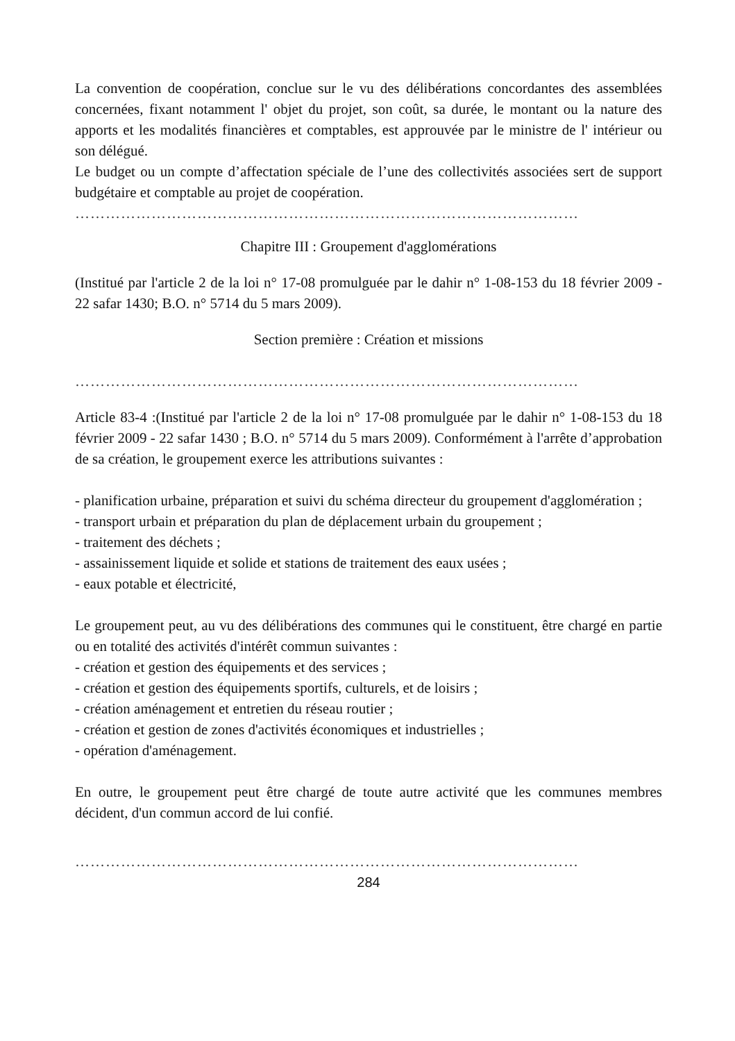La convention de coopération, conclue sur le vu des délibérations concordantes des assemblées concernées, fixant notamment l' objet du projet, son coût, sa durée, le montant ou la nature des apports et les modalités financières et comptables, est approuvée par le ministre de l' intérieur ou son délégué.
Le budget ou un compte d’affectation spéciale de l’une des collectivités associées sert de support budgétaire et comptable au projet de coopération.
………………………………………………………………………………………
Chapitre III : Groupement d'agglomérations
(Institué par l'article 2 de la loi n° 17-08 promulguée par le dahir n° 1-08-153 du 18 février 2009 - 22 safar 1430; B.O. n° 5714 du 5 mars 2009).
Section première : Création et missions
………………………………………………………………………………………
Article 83-4 :(Institué par l'article 2 de la loi n° 17-08 promulguée par le dahir n° 1-08-153 du 18 février 2009 - 22 safar 1430 ; B.O. n° 5714 du 5 mars 2009). Conformément à l'arrête d’approbation de sa création, le groupement exerce les attributions suivantes :
- planification urbaine, préparation et suivi du schéma directeur du groupement d'agglomération ;
- transport urbain et préparation du plan de déplacement urbain du groupement ;
- traitement des déchets ;
- assainissement liquide et solide et stations de traitement des eaux usées ;
- eaux potable et électricité,
Le groupement peut, au vu des délibérations des communes qui le constituent, être chargé en partie ou en totalité des activités d'intérêt commun suivantes :
- création et gestion des équipements et des services ;
- création et gestion des équipements sportifs, culturels, et de loisirs ;
- création aménagement et entretien du réseau routier ;
- création et gestion de zones d'activités économiques et industrielles ;
- opération d'aménagement.
En outre, le groupement peut être chargé de toute autre activité que les communes membres décident, d'un commun accord de lui confié.
………………………………………………………………………………………
284